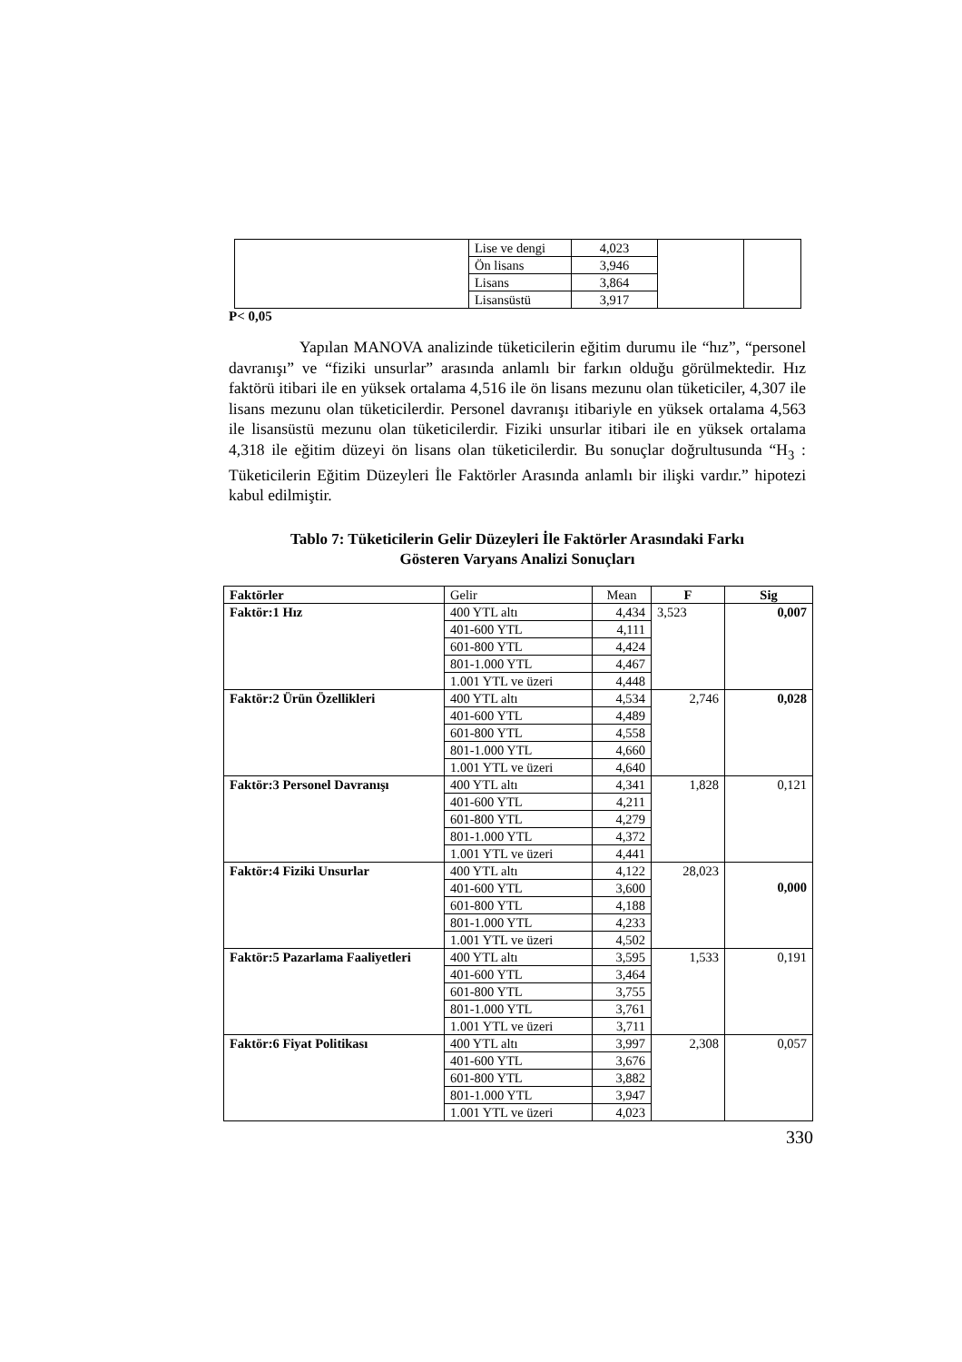| | Lise ve dengi | 4,023 | | |
| | Ön lisans | 3,946 | | |
| | Lisans | 3,864 | | |
| | Lisansüstü | 3,917 | | |
P< 0,05
Yapılan MANOVA analizinde tüketicilerin eğitim durumu ile “hız”, “personel davranışı” ve “fiziki unsurlar” arasında anlamlı bir farkın olduğu görülmektedir. Hız faktörü itibari ile en yüksek ortalama 4,516 ile ön lisans mezunu olan tüketiciler, 4,307 ile lisans mezunu olan tüketicilerdir. Personel davranışı itibariyle en yüksek ortalama 4,563 ile lisansüstü mezunu olan tüketicilerdir. Fiziki unsurlar itibari ile en yüksek ortalama 4,318 ile eğitim düzeyi ön lisans olan tüketicilerdir. Bu sonuçlar doğrultusunda “H<sub>3</sub> : Tüketicilerin Eğitim Düzeyleri İle Faktörler Arasında anlamlı bir ilişki vardır.” hipotezi kabul edilmiştir.
Tablo 7: Tüketicilerin Gelir Düzeyleri İle Faktörler Arasındaki Farkı
Gösteren Varyans Analizi Sonuçları
| Faktörler | Gelir | Mean | F | Sig |
| Faktör:1 Hız | 400 YTL altı | 4,434 | 3,523 | 0,007 |
| | 401-600 YTL | 4,111 | | |
| | 601-800 YTL | 4,424 | | |
| | 801-1.000 YTL | 4,467 | | |
| | 1.001 YTL ve üzeri | 4,448 | | |
| Faktör:2 Ürün Özellikleri | 400 YTL altı | 4,534 | 2,746 | 0,028 |
| | 401-600 YTL | 4,489 | | |
| | 601-800 YTL | 4,558 | | |
| | 801-1.000 YTL | 4,660 | | |
| | 1.001 YTL ve üzeri | 4,640 | | |
| Faktör:3 Personel Davranışı | 400 YTL altı | 4,341 | 1,828 | 0,121 |
| | 401-600 YTL | 4,211 | | |
| | 601-800 YTL | 4,279 | | |
| | 801-1.000 YTL | 4,372 | | |
| | 1.001 YTL ve üzeri | 4,441 | | |
| Faktör:4 Fiziki Unsurlar | 400 YTL altı | 4,122 | 28,023 | 0,000 |
| | 401-600 YTL | 3,600 | | |
| | 601-800 YTL | 4,188 | | |
| | 801-1.000 YTL | 4,233 | | |
| | 1.001 YTL ve üzeri | 4,502 | | |
| Faktör:5 Pazarlama Faaliyetleri | 400 YTL altı | 3,595 | 1,533 | 0,191 |
| | 401-600 YTL | 3,464 | | |
| | 601-800 YTL | 3,755 | | |
| | 801-1.000 YTL | 3,761 | | |
| | 1.001 YTL ve üzeri | 3,711 | | |
| Faktör:6 Fiyat Politikası | 400 YTL altı | 3,997 | 2,308 | 0,057 |
| | 401-600 YTL | 3,676 | | |
| | 601-800 YTL | 3,882 | | |
| | 801-1.000 YTL | 3,947 | | |
| | 1.001 YTL ve üzeri | 4,023 | | |
330